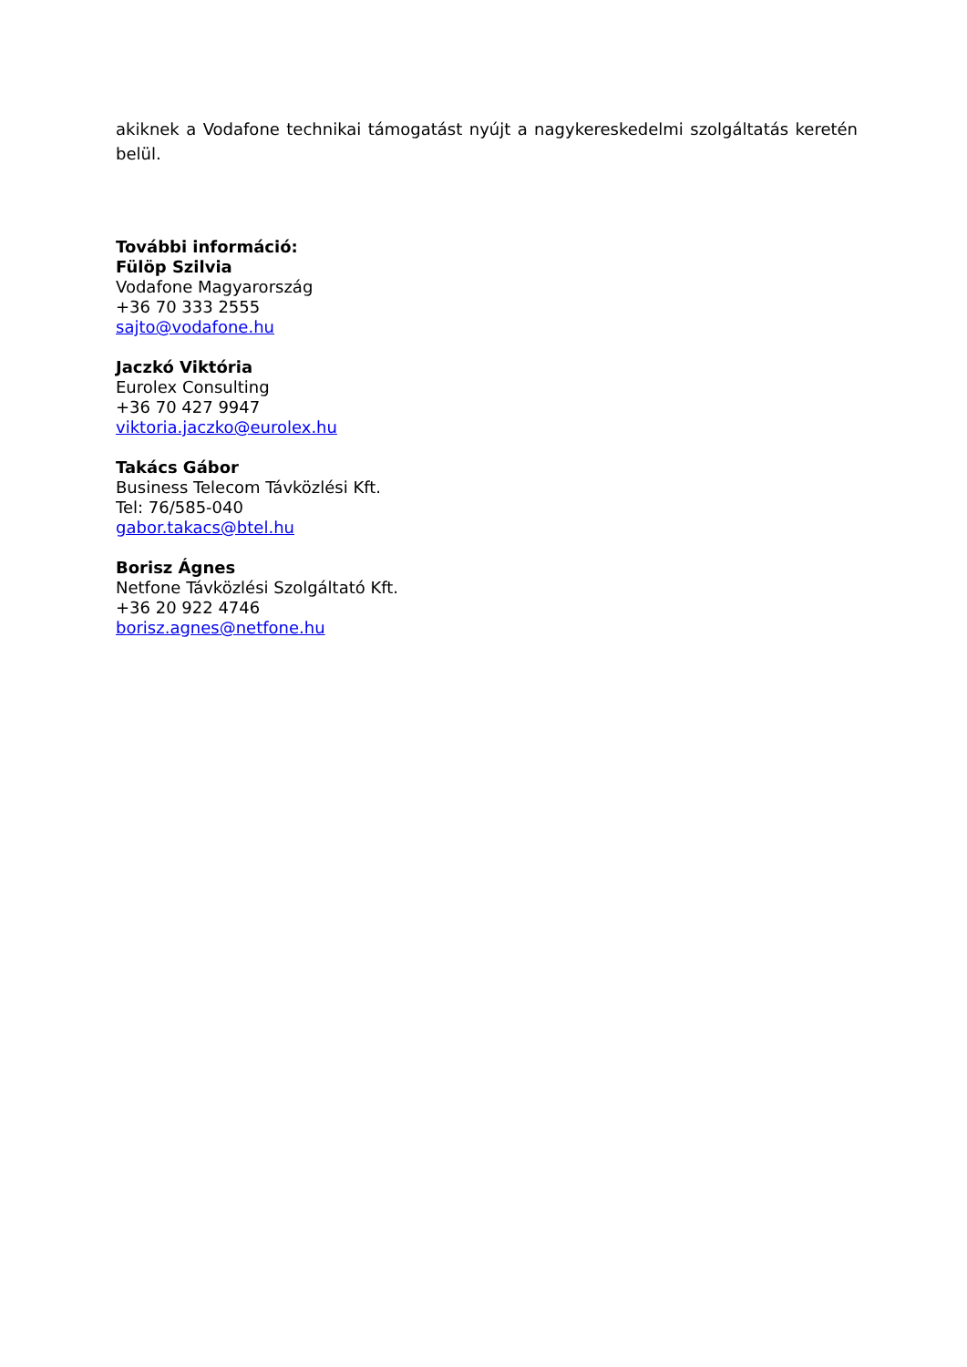akiknek a Vodafone technikai támogatást nyújt a nagykereskedelmi szolgáltatás keretén belül.
További információ:
Fülöp Szilvia
Vodafone Magyarország
+36 70 333 2555
sajto@vodafone.hu
Jaczkó Viktória
Eurolex Consulting
+36 70 427 9947
viktoria.jaczko@eurolex.hu
Takács Gábor
Business Telecom Távközlési Kft.
Tel: 76/585-040
gabor.takacs@btel.hu
Borisz Ágnes
Netfone Távközlési Szolgáltató Kft.
+36 20 922 4746
borisz.agnes@netfone.hu